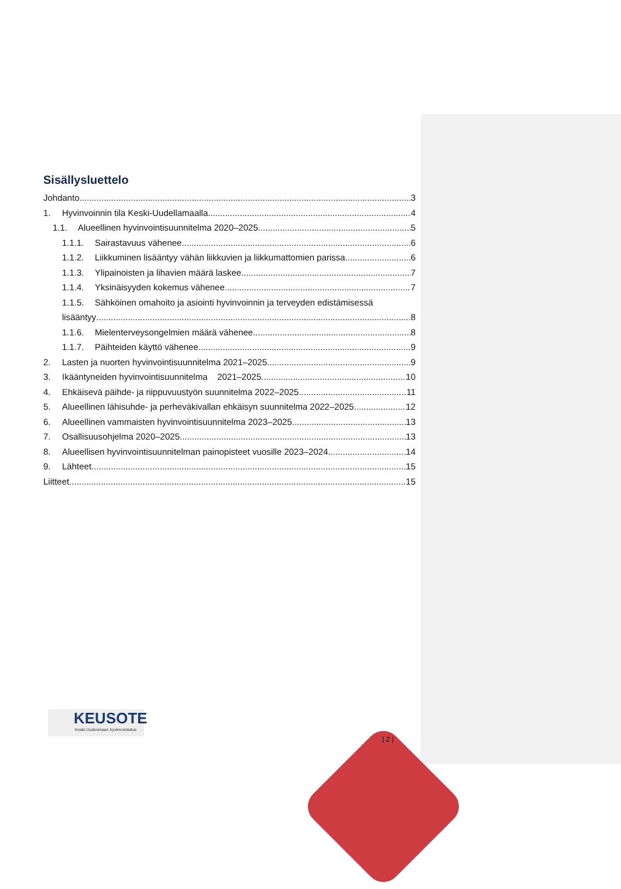Sisällysluettelo
Johdanto 3
1. Hyvinvoinnin tila Keski-Uudellamaalla 4
1.1. Alueellinen hyvinvointisuunnitelma 2020–2025 5
1.1.1. Sairastavuus vähenee 6
1.1.2. Liikkuminen lisääntyy vähän liikkuvien ja liikkumattomien parissa 6
1.1.3. Ylipainoisten ja lihavien määrä laskee 7
1.1.4. Yksinäisyyden kokemus vähenee 7
1.1.5. Sähköinen omahoito ja asiointi hyvinvoinnin ja terveyden edistämisessä
lisääntyy 8
1.1.6. Mielenterveysongelmien määrä vähenee 8
1.1.7. Päihteiden käyttö vähenee 9
2. Lasten ja nuorten hyvinvointisuunnitelma 2021–2025 9
3. Ikääntyneiden hyvinvointisuunnitelma 2021–2025 10
4. Ehkäisevä päihde- ja riippuvuustyön suunnitelma 2022–2025 11
5. Alueellinen lähisuhde- ja perheväkivallan ehkäisyn suunnitelma 2022–2025 12
6. Alueellinen vammaisten hyvinvointisuunnitelma 2023–2025 13
7. Osallisuusohjelma 2020–2025 13
8. Alueellisen hyvinvointisuunnitelman painopisteet vuosille 2023–2024 14
9. Lähteet 15
Liitteet 15
KEUSOTE
Keski-Uudenmaan hyvinvointialue
| 2 |